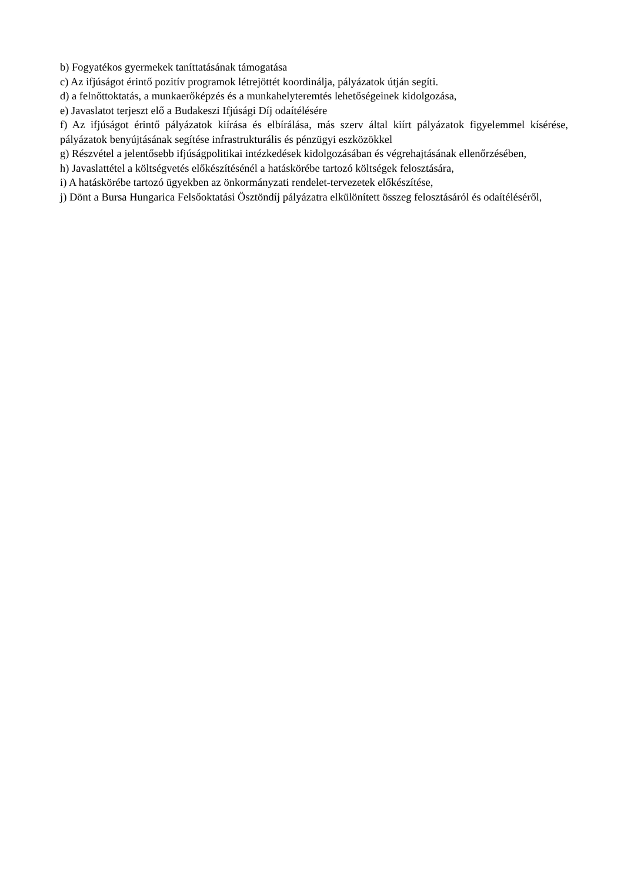b) Fogyatékos gyermekek taníttatásának támogatása
c) Az ifjúságot érintő pozitív programok létrejöttét koordinálja, pályázatok útján segíti.
d) a felnőttoktatás, a munkaerőképzés és a munkahelyteremtés lehetőségeinek kidolgozása,
e) Javaslatot terjeszt elő a Budakeszi Ifjúsági Díj odaítélésére
f) Az ifjúságot érintő pályázatok kiírása és elbírálása, más szerv által kiírt pályázatok figyelemmel kísérése, pályázatok benyújtásának segítése infrastrukturális és pénzügyi eszközökkel
g) Részvétel a jelentősebb ifjúságpolitikai intézkedések kidolgozásában és végrehajtásának ellenőrzésében,
h) Javaslattétel a költségvetés előkészítésénél a hatáskörébe tartozó költségek felosztására,
i) A hatáskörébe tartozó ügyekben az önkormányzati rendelet-tervezetek előkészítése,
j) Dönt a Bursa Hungarica Felsőoktatási Ösztöndíj pályázatra elkülönített összeg felosztásáról és odaítéléséről,